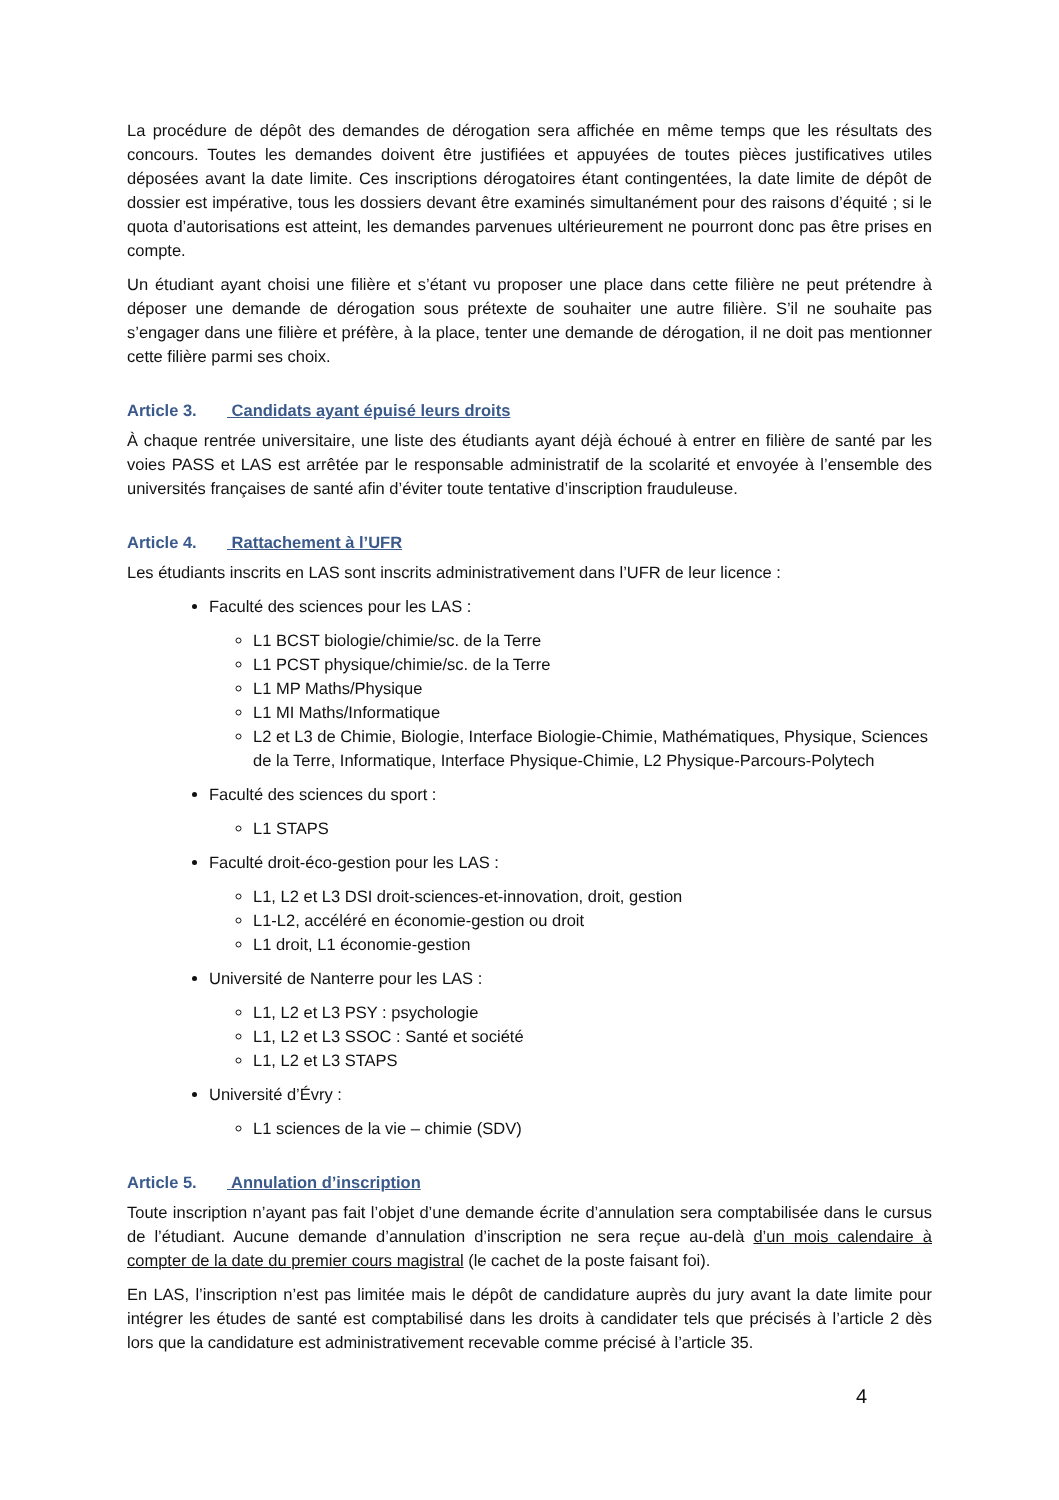La procédure de dépôt des demandes de dérogation sera affichée en même temps que les résultats des concours. Toutes les demandes doivent être justifiées et appuyées de toutes pièces justificatives utiles déposées avant la date limite. Ces inscriptions dérogatoires étant contingentées, la date limite de dépôt de dossier est impérative, tous les dossiers devant être examinés simultanément pour des raisons d’équité ; si le quota d’autorisations est atteint, les demandes parvenues ultérieurement ne pourront donc pas être prises en compte.
Un étudiant ayant choisi une filière et s’étant vu proposer une place dans cette filière ne peut prétendre à déposer une demande de dérogation sous prétexte de souhaiter une autre filière. S’il ne souhaite pas s’engager dans une filière et préfère, à la place, tenter une demande de dérogation, il ne doit pas mentionner cette filière parmi ses choix.
Article 3. Candidats ayant épuisé leurs droits
À chaque rentrée universitaire, une liste des étudiants ayant déjà échoué à entrer en filière de santé par les voies PASS et LAS est arrêtée par le responsable administratif de la scolarité et envoyée à l’ensemble des universités françaises de santé afin d’éviter toute tentative d’inscription frauduleuse.
Article 4. Rattachement à l’UFR
Les étudiants inscrits en LAS sont inscrits administrativement dans l’UFR de leur licence :
Faculté des sciences pour les LAS :
L1 BCST biologie/chimie/sc. de la Terre
L1 PCST physique/chimie/sc. de la Terre
L1 MP Maths/Physique
L1 MI Maths/Informatique
L2 et L3 de Chimie, Biologie, Interface Biologie-Chimie, Mathématiques, Physique, Sciences de la Terre, Informatique, Interface Physique-Chimie, L2 Physique-Parcours-Polytech
Faculté des sciences du sport :
L1 STAPS
Faculté droit-éco-gestion pour les LAS :
L1, L2 et L3 DSI droit-sciences-et-innovation, droit, gestion
L1-L2, accéléré en économie-gestion ou droit
L1 droit, L1 économie-gestion
Université de Nanterre pour les LAS :
L1, L2 et L3 PSY : psychologie
L1, L2 et L3 SSOC : Santé et société
L1, L2 et L3 STAPS
Université d’Évry :
L1 sciences de la vie – chimie (SDV)
Article 5. Annulation d’inscription
Toute inscription n’ayant pas fait l’objet d’une demande écrite d’annulation sera comptabilisée dans le cursus de l’étudiant. Aucune demande d’annulation d’inscription ne sera reçue au-delà d’un mois calendaire à compter de la date du premier cours magistral (le cachet de la poste faisant foi).
En LAS, l’inscription n’est pas limitée mais le dépôt de candidature auprès du jury avant la date limite pour intégrer les études de santé est comptabilisé dans les droits à candidater tels que précisés à l’article 2 dès lors que la candidature est administrativement recevable comme précisé à l’article 35.
4